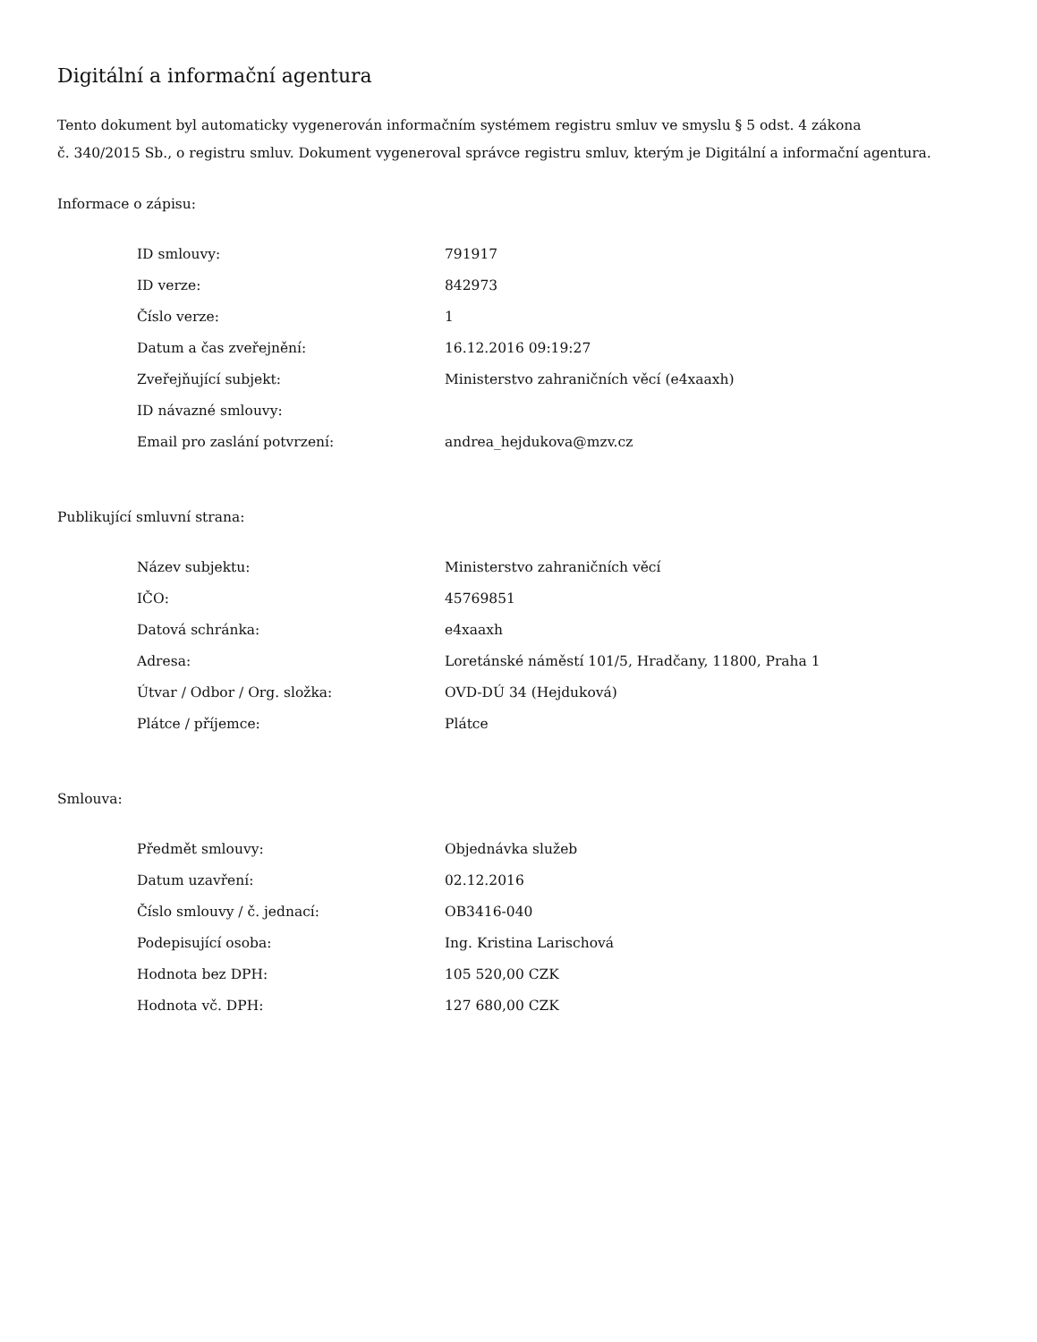Digitální a informační agentura
Tento dokument byl automaticky vygenerován informačním systémem registru smluv ve smyslu § 5 odst. 4 zákona
č. 340/2015 Sb., o registru smluv. Dokument vygeneroval správce registru smluv, kterým je Digitální a informační agentura.
Informace o zápisu:
| ID smlouvy: | 791917 |
| ID verze: | 842973 |
| Číslo verze: | 1 |
| Datum a čas zveřejnění: | 16.12.2016 09:19:27 |
| Zveřejňující subjekt: | Ministerstvo zahraničních věcí (e4xaaxh) |
| ID návazné smlouvy: | |
| Email pro zaslání potvrzení: | andrea_hejdukova@mzv.cz |
Publikující smluvní strana:
| Název subjektu: | Ministerstvo zahraničních věcí |
| IČO: | 45769851 |
| Datová schránka: | e4xaaxh |
| Adresa: | Loretánské náměstí 101/5, Hradčany, 11800, Praha 1 |
| Útvar / Odbor / Org. složka: | OVD-DÚ 34 (Hejduková) |
| Plátce / příjemce: | Plátce |
Smlouva:
| Předmět smlouvy: | Objednávka služeb |
| Datum uzavření: | 02.12.2016 |
| Číslo smlouvy / č. jednací: | OB3416-040 |
| Podepisující osoba: | Ing. Kristina Larischová |
| Hodnota bez DPH: | 105 520,00 CZK |
| Hodnota vč. DPH: | 127 680,00 CZK |